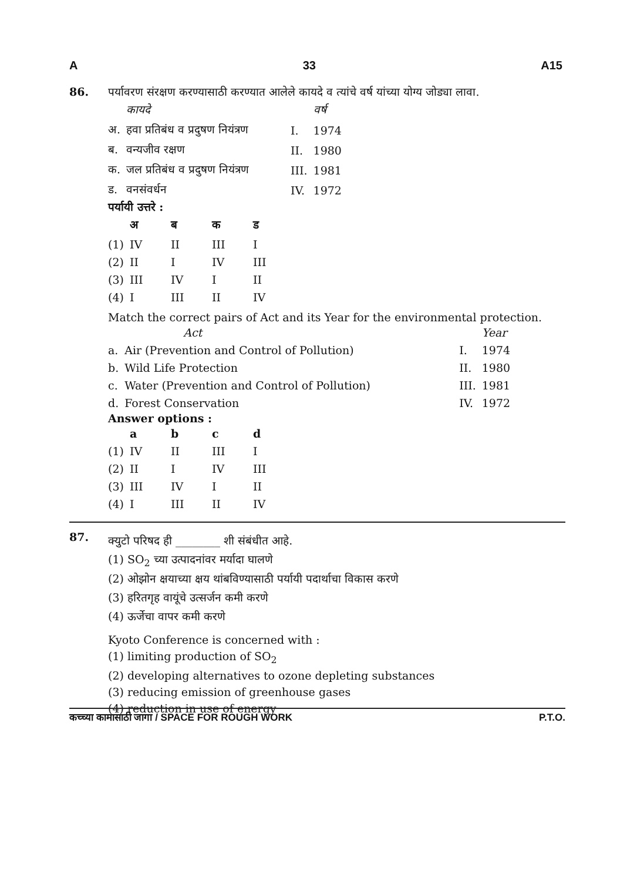A 33 A15
86.
पर्यावरण संरक्षण करण्यासाठी करण्यात आलेले कायदे व त्यांचे वर्ष यांच्या योग्य जोड्या लावा.
| | कायदे | | वर्ष |
| --- | --- | --- | --- |
| अ. | हवा प्रतिबंध व प्रदुषण नियंत्रण | I. | 1974 |
| ब. | वन्यजीव रक्षण | II. | 1980 |
| क. | जल प्रतिबंध व प्रदुषण नियंत्रण | III. | 1981 |
| ड. | वनसंवर्धन | IV. | 1972 |
पर्यायी उत्तरे :
| | अ | ब | क | ड |
| --- | --- | --- | --- | --- |
| (1) | IV | II | III | I |
| (2) | II | I | IV | III |
| (3) | III | IV | I | II |
| (4) | I | III | II | IV |
Match the correct pairs of Act and its Year for the environmental protection.
| | Act | | Year |
| --- | --- | --- | --- |
| a. | Air (Prevention and Control of Pollution) | I. | 1974 |
| b. | Wild Life Protection | II. | 1980 |
| c. | Water (Prevention and Control of Pollution) | III. | 1981 |
| d. | Forest Conservation | IV. | 1972 |
Answer options :
| | a | b | c | d |
| --- | --- | --- | --- | --- |
| (1) | IV | II | III | I |
| (2) | II | I | IV | III |
| (3) | III | IV | I | II |
| (4) | I | III | II | IV |
87.
क्युटो परिषद ही ________ शी संबंधीत आहे.
(1) SO<sub>2</sub> च्या उत्पादनांवर मर्यादा घालणे
(2) ओझोन क्षयाच्या क्षय थांबविण्यासाठी पर्यायी पदार्थाचा विकास करणे
(3) हरितगृह वायूंचे उत्सर्जन कमी करणे
(4) ऊर्जेचा वापर कमी करणे
Kyoto Conference is concerned with :
(1) limiting production of SO<sub>2</sub>
(2) developing alternatives to ozone depleting substances
(3) reducing emission of greenhouse gases
(4) reduction in use of energy
कच्च्या कामासाठी जागा / SPACE FOR ROUGH WORK P.T.O.